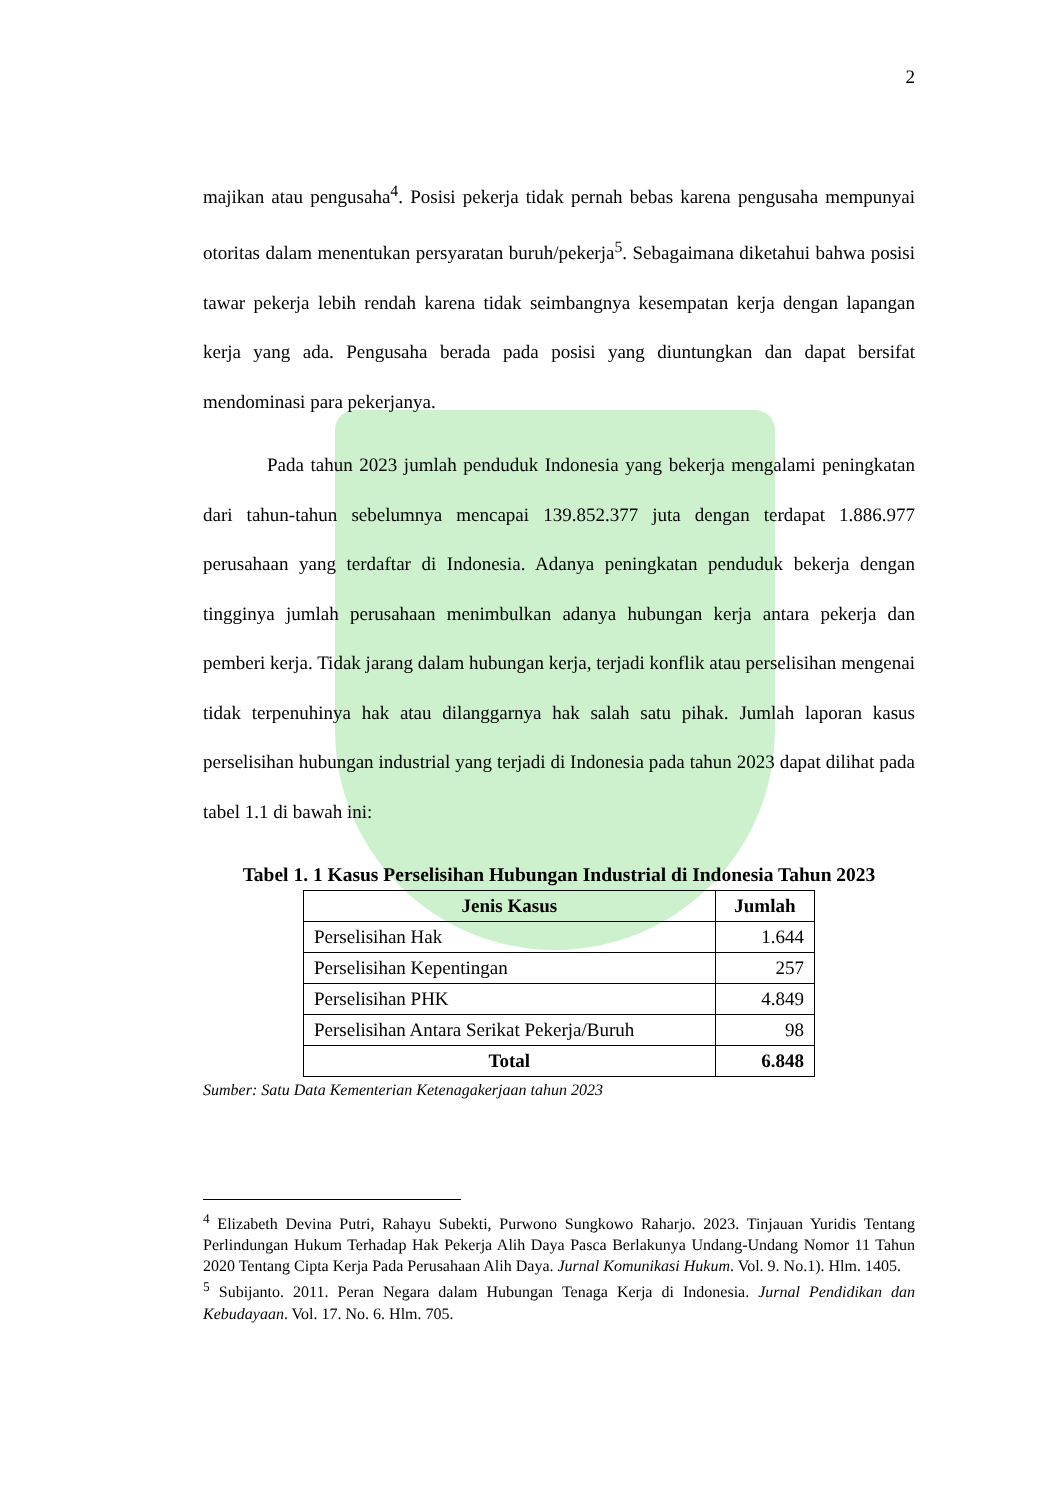2
majikan atau pengusaha<sup>4</sup>. Posisi pekerja tidak pernah bebas karena pengusaha mempunyai otoritas dalam menentukan persyaratan buruh/pekerja<sup>5</sup>. Sebagaimana diketahui bahwa posisi tawar pekerja lebih rendah karena tidak seimbangnya kesempatan kerja dengan lapangan kerja yang ada. Pengusaha berada pada posisi yang diuntungkan dan dapat bersifat mendominasi para pekerjanya.
Pada tahun 2023 jumlah penduduk Indonesia yang bekerja mengalami peningkatan dari tahun-tahun sebelumnya mencapai 139.852.377 juta dengan terdapat 1.886.977 perusahaan yang terdaftar di Indonesia. Adanya peningkatan penduduk bekerja dengan tingginya jumlah perusahaan menimbulkan adanya hubungan kerja antara pekerja dan pemberi kerja. Tidak jarang dalam hubungan kerja, terjadi konflik atau perselisihan mengenai tidak terpenuhinya hak atau dilanggarnya hak salah satu pihak. Jumlah laporan kasus perselisihan hubungan industrial yang terjadi di Indonesia pada tahun 2023 dapat dilihat pada tabel 1.1 di bawah ini:
Tabel 1. 1 Kasus Perselisihan Hubungan Industrial di Indonesia Tahun 2023
| Jenis Kasus | Jumlah |
| --- | --- |
| Perselisihan Hak | 1.644 |
| Perselisihan Kepentingan | 257 |
| Perselisihan PHK | 4.849 |
| Perselisihan Antara Serikat Pekerja/Buruh | 98 |
| Total | 6.848 |
Sumber: Satu Data Kementerian Ketenagakerjaan tahun 2023
<sup>4</sup> Elizabeth Devina Putri, Rahayu Subekti, Purwono Sungkowo Raharjo. 2023. Tinjauan Yuridis Tentang Perlindungan Hukum Terhadap Hak Pekerja Alih Daya Pasca Berlakunya Undang-Undang Nomor 11 Tahun 2020 Tentang Cipta Kerja Pada Perusahaan Alih Daya. Jurnal Komunikasi Hukum. Vol. 9. No.1). Hlm. 1405.
<sup>5</sup> Subijanto. 2011. Peran Negara dalam Hubungan Tenaga Kerja di Indonesia. Jurnal Pendidikan dan Kebudayaan. Vol. 17. No. 6. Hlm. 705.